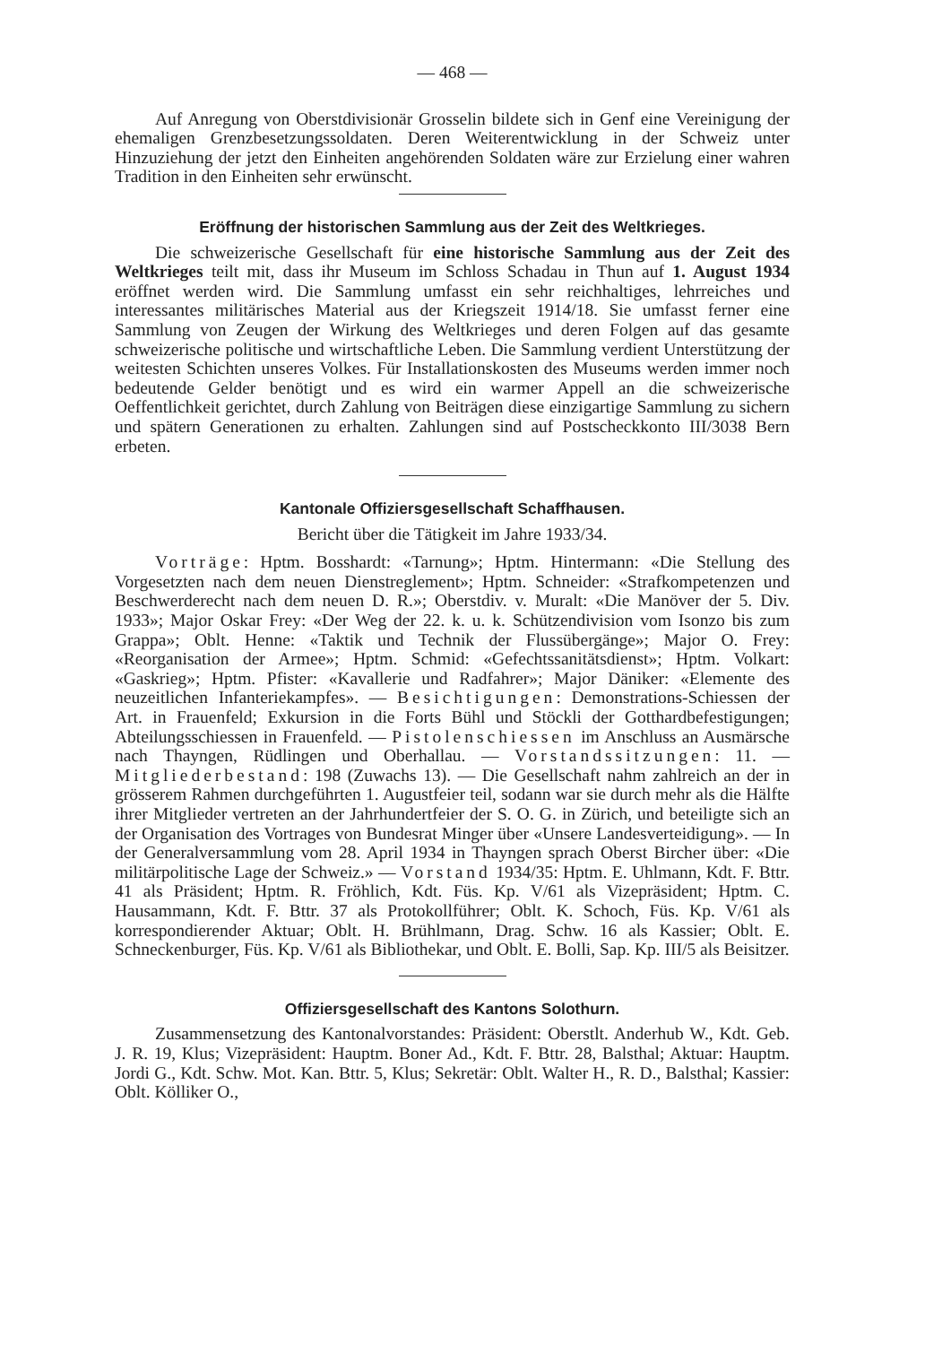— 468 —
Auf Anregung von Oberstdivisionär Grosselin bildete sich in Genf eine Vereinigung der ehemaligen Grenzbesetzungssoldaten. Deren Weiterentwicklung in der Schweiz unter Hinzuziehung der jetzt den Einheiten angehörenden Soldaten wäre zur Erzielung einer wahren Tradition in den Einheiten sehr erwünscht.
Eröffnung der historischen Sammlung aus der Zeit des Weltkrieges.
Die schweizerische Gesellschaft für eine historische Sammlung aus der Zeit des Weltkrieges teilt mit, dass ihr Museum im Schloss Schadau in Thun auf 1. August 1934 eröffnet werden wird. Die Sammlung umfasst ein sehr reichhaltiges, lehrreiches und interessantes militärisches Material aus der Kriegszeit 1914/18. Sie umfasst ferner eine Sammlung von Zeugen der Wirkung des Weltkrieges und deren Folgen auf das gesamte schweizerische politische und wirtschaftliche Leben. Die Sammlung verdient Unterstützung der weitesten Schichten unseres Volkes. Für Installationskosten des Museums werden immer noch bedeutende Gelder benötigt und es wird ein warmer Appell an die schweizerische Oeffentlichkeit gerichtet, durch Zahlung von Beiträgen diese einzigartige Sammlung zu sichern und spätern Generationen zu erhalten. Zahlungen sind auf Postscheckkonto III/3038 Bern erbeten.
Kantonale Offiziersgesellschaft Schaffhausen.
Bericht über die Tätigkeit im Jahre 1933/34.
Vorträge: Hptm. Bosshardt: «Tarnung»; Hptm. Hintermann: «Die Stellung des Vorgesetzten nach dem neuen Dienstreglement»; Hptm. Schneider: «Strafkompetenzen und Beschwerderecht nach dem neuen D. R.»; Oberstdiv. v. Muralt: «Die Manöver der 5. Div. 1933»; Major Oskar Frey: «Der Weg der 22. k. u. k. Schützendivision vom Isonzo bis zum Grappa»; Oblt. Henne: «Taktik und Technik der Flussübergänge»; Major O. Frey: «Reorganisation der Armee»; Hptm. Schmid: «Gefechtssanitätsdienst»; Hptm. Volkart: «Gaskrieg»; Hptm. Pfister: «Kavallerie und Radfahrer»; Major Däniker: «Elemente des neuzeitlichen Infanteriekampfes». — Besichtigungen: Demonstrations-Schiessen der Art. in Frauenfeld; Exkursion in die Forts Bühl und Stöckli der Gotthardbefestigungen; Abteilungsschiessen in Frauenfeld. — Pistolenschiessen im Anschluss an Ausmärsche nach Thayngen, Rüdlingen und Oberhallau. — Vorstandssitzungen: 11. — Mitgliederbestand: 198 (Zuwachs 13). — Die Gesellschaft nahm zahlreich an der in grösserem Rahmen durchgeführten 1. Augustfeier teil, sodann war sie durch mehr als die Hälfte ihrer Mitglieder vertreten an der Jahrhundertfeier der S. O. G. in Zürich, und beteiligte sich an der Organisation des Vortrages von Bundesrat Minger über «Unsere Landesverteidigung». — In der Generalversammlung vom 28. April 1934 in Thayngen sprach Oberst Bircher über: «Die militärpolitische Lage der Schweiz.» — Vorstand 1934/35: Hptm. E. Uhlmann, Kdt. F. Bttr. 41 als Präsident; Hptm. R. Fröhlich, Kdt. Füs. Kp. V/61 als Vizepräsident; Hptm. C. Hausammann, Kdt. F. Bttr. 37 als Protokollführer; Oblt. K. Schoch, Füs. Kp. V/61 als korrespondierender Aktuar; Oblt. H. Brühlmann, Drag. Schw. 16 als Kassier; Oblt. E. Schneckenburger, Füs. Kp. V/61 als Bibliothekar, und Oblt. E. Bolli, Sap. Kp. III/5 als Beisitzer.
Offiziersgesellschaft des Kantons Solothurn.
Zusammensetzung des Kantonalvorstandes: Präsident: Oberstlt. Anderhub W., Kdt. Geb. J. R. 19, Klus; Vizepräsident: Hauptm. Boner Ad., Kdt. F. Bttr. 28, Balsthal; Aktuar: Hauptm. Jordi G., Kdt. Schw. Mot. Kan. Bttr. 5, Klus; Sekretär: Oblt. Walter H., R. D., Balsthal; Kassier: Oblt. Kölliker O.,